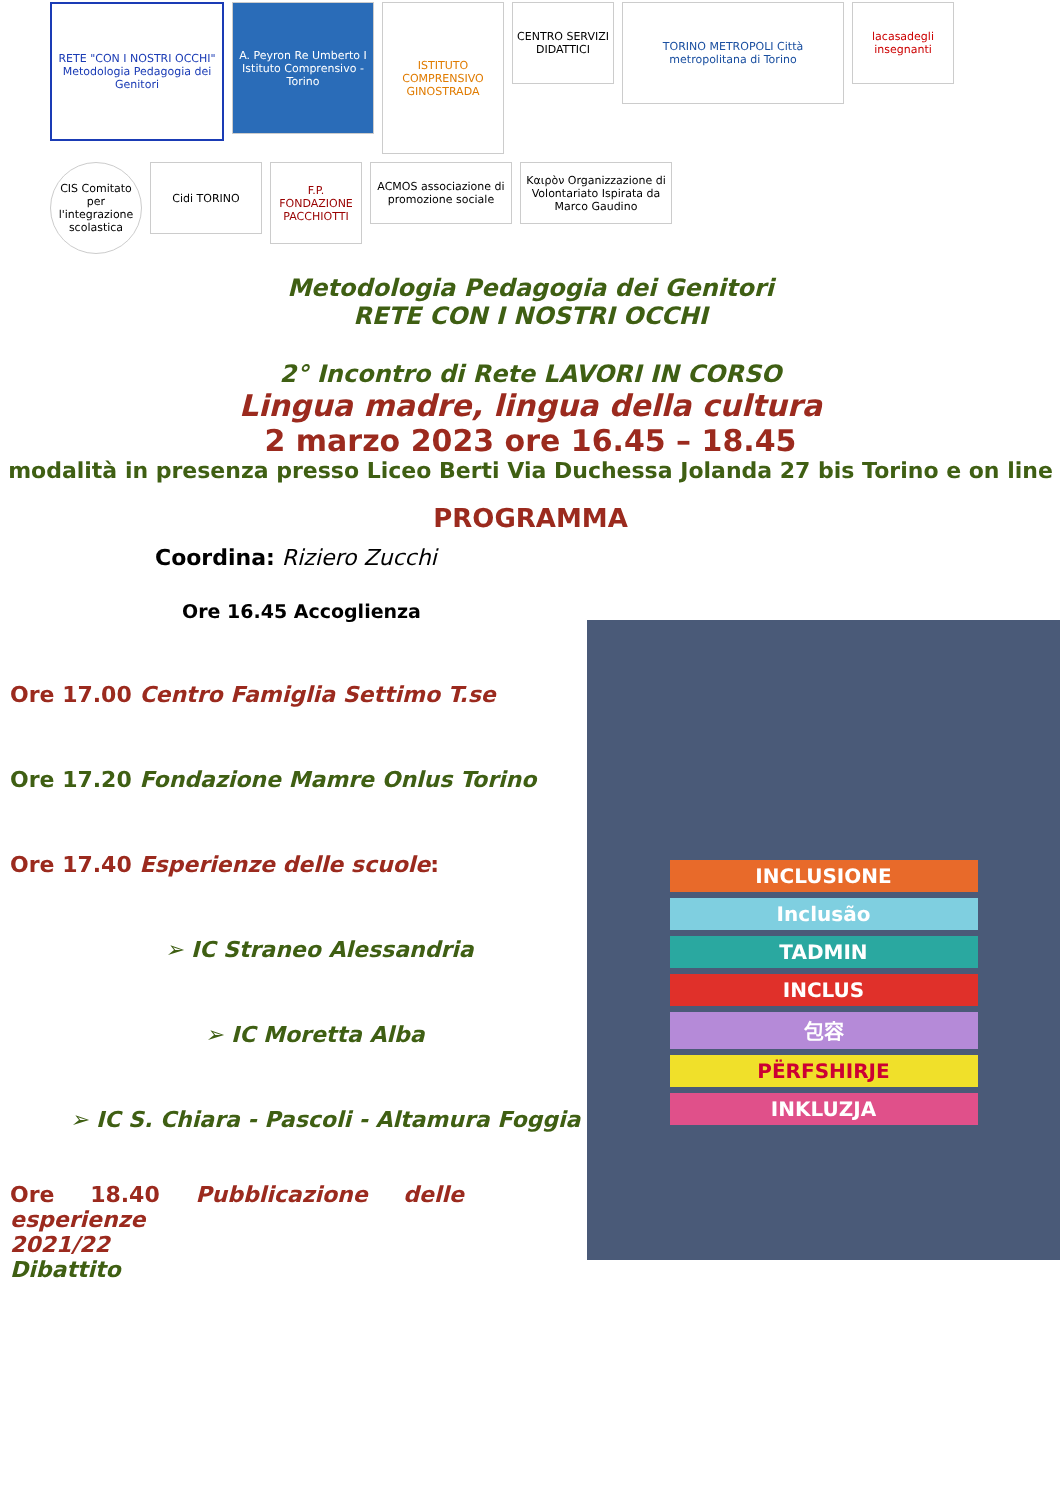RETE "CON I NOSTRI OCCHI" Metodologia Pedagogia dei Genitori
A. Peyron Re Umberto I Istituto Comprensivo - Torino
ISTITUTO COMPRENSIVO GINOSTRADA
CENTRO SERVIZI DIDATTICI
TORINO METROPOLI Città metropolitana di Torino
lacasadegli insegnanti
CIS Comitato per l'integrazione scolastica
Cidi TORINO
F.P. FONDAZIONE PACCHIOTTI
ACMOS associazione di promozione sociale
Καιρὸν Organizzazione di Volontariato Ispirata da Marco Gaudino
Metodologia Pedagogia dei Genitori
RETE CON I NOSTRI OCCHI
2° Incontro di Rete LAVORI IN CORSO
Lingua madre, lingua della cultura
2 marzo 2023 ore 16.45 – 18.45
modalità in presenza presso Liceo Berti Via Duchessa Jolanda 27 bis Torino e on line
PROGRAMMA
INCLUSIONE
Inclusão
TADMIN
INCLUS
包容
PËRFSHIRJE
INKLUZJA
Coordina: Riziero Zucchi
Ore 16.45 Accoglienza
Ore 17.00 Centro Famiglia Settimo T.se
Ore 17.20 Fondazione Mamre Onlus Torino
Ore 17.40 Esperienze delle scuole:
➢ IC Straneo Alessandria
➢ IC Moretta Alba
➢ IC S. Chiara - Pascoli - Altamura Foggia
Ore 18.40 Pubblicazione delle esperienze
2021/22
Dibattito